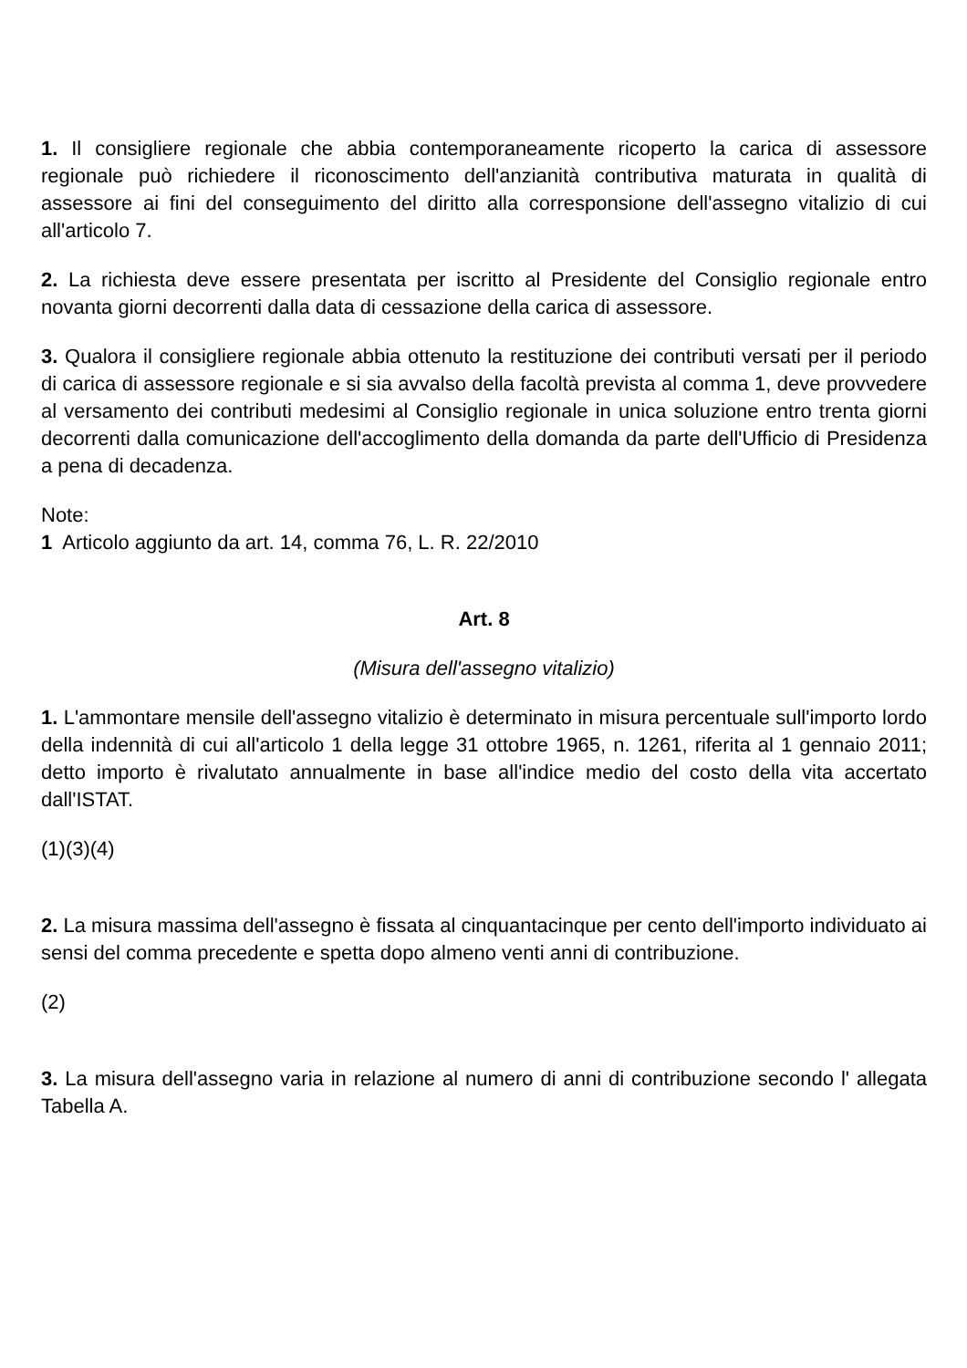1. Il consigliere regionale che abbia contemporaneamente ricoperto la carica di assessore regionale può richiedere il riconoscimento dell'anzianità contributiva maturata in qualità di assessore ai fini del conseguimento del diritto alla corresponsione dell'assegno vitalizio di cui all'articolo 7.
2. La richiesta deve essere presentata per iscritto al Presidente del Consiglio regionale entro novanta giorni decorrenti dalla data di cessazione della carica di assessore.
3. Qualora il consigliere regionale abbia ottenuto la restituzione dei contributi versati per il periodo di carica di assessore regionale e si sia avvalso della facoltà prevista al comma 1, deve provvedere al versamento dei contributi medesimi al Consiglio regionale in unica soluzione entro trenta giorni decorrenti dalla comunicazione dell'accoglimento della domanda da parte dell'Ufficio di Presidenza a pena di decadenza.
Note:
1 Articolo aggiunto da art. 14, comma 76, L. R. 22/2010
Art. 8
(Misura dell'assegno vitalizio)
1. L'ammontare mensile dell'assegno vitalizio è determinato in misura percentuale sull'importo lordo della indennità di cui all'articolo 1 della legge 31 ottobre 1965, n. 1261, riferita al 1 gennaio 2011; detto importo è rivalutato annualmente in base all'indice medio del costo della vita accertato dall'ISTAT.
(1)(3)(4)
2. La misura massima dell'assegno è fissata al cinquantacinque per cento dell'importo individuato ai sensi del comma precedente e spetta dopo almeno venti anni di contribuzione.
(2)
3. La misura dell'assegno varia in relazione al numero di anni di contribuzione secondo l' allegata Tabella A.